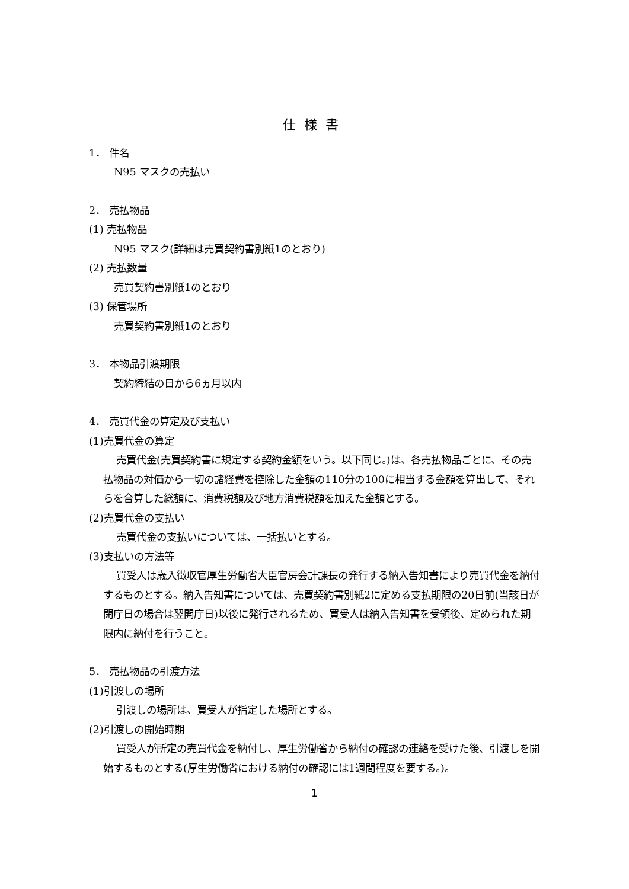仕様書
1． 件名
N95 マスクの売払い
2． 売払物品
(1) 売払物品
N95 マスク(詳細は売買契約書別紙1のとおり)
(2) 売払数量
売買契約書別紙1のとおり
(3) 保管場所
売買契約書別紙1のとおり
3． 本物品引渡期限
契約締結の日から6ヵ月以内
4． 売買代金の算定及び支払い
(1)売買代金の算定
売買代金(売買契約書に規定する契約金額をいう。以下同じ。)は、各売払物品ごとに、その売払物品の対価から一切の諸経費を控除した金額の110分の100に相当する金額を算出して、それらを合算した総額に、消費税額及び地方消費税額を加えた金額とする。
(2)売買代金の支払い
売買代金の支払いについては、一括払いとする。
(3)支払いの方法等
買受人は歳入徴収官厚生労働省大臣官房会計課長の発行する納入告知書により売買代金を納付するものとする。納入告知書については、売買契約書別紙2に定める支払期限の20日前(当該日が閉庁日の場合は翌開庁日)以後に発行されるため、買受人は納入告知書を受領後、定められた期限内に納付を行うこと。
5． 売払物品の引渡方法
(1)引渡しの場所
引渡しの場所は、買受人が指定した場所とする。
(2)引渡しの開始時期
買受人が所定の売買代金を納付し、厚生労働省から納付の確認の連絡を受けた後、引渡しを開始するものとする(厚生労働省における納付の確認には1週間程度を要する。)。
1